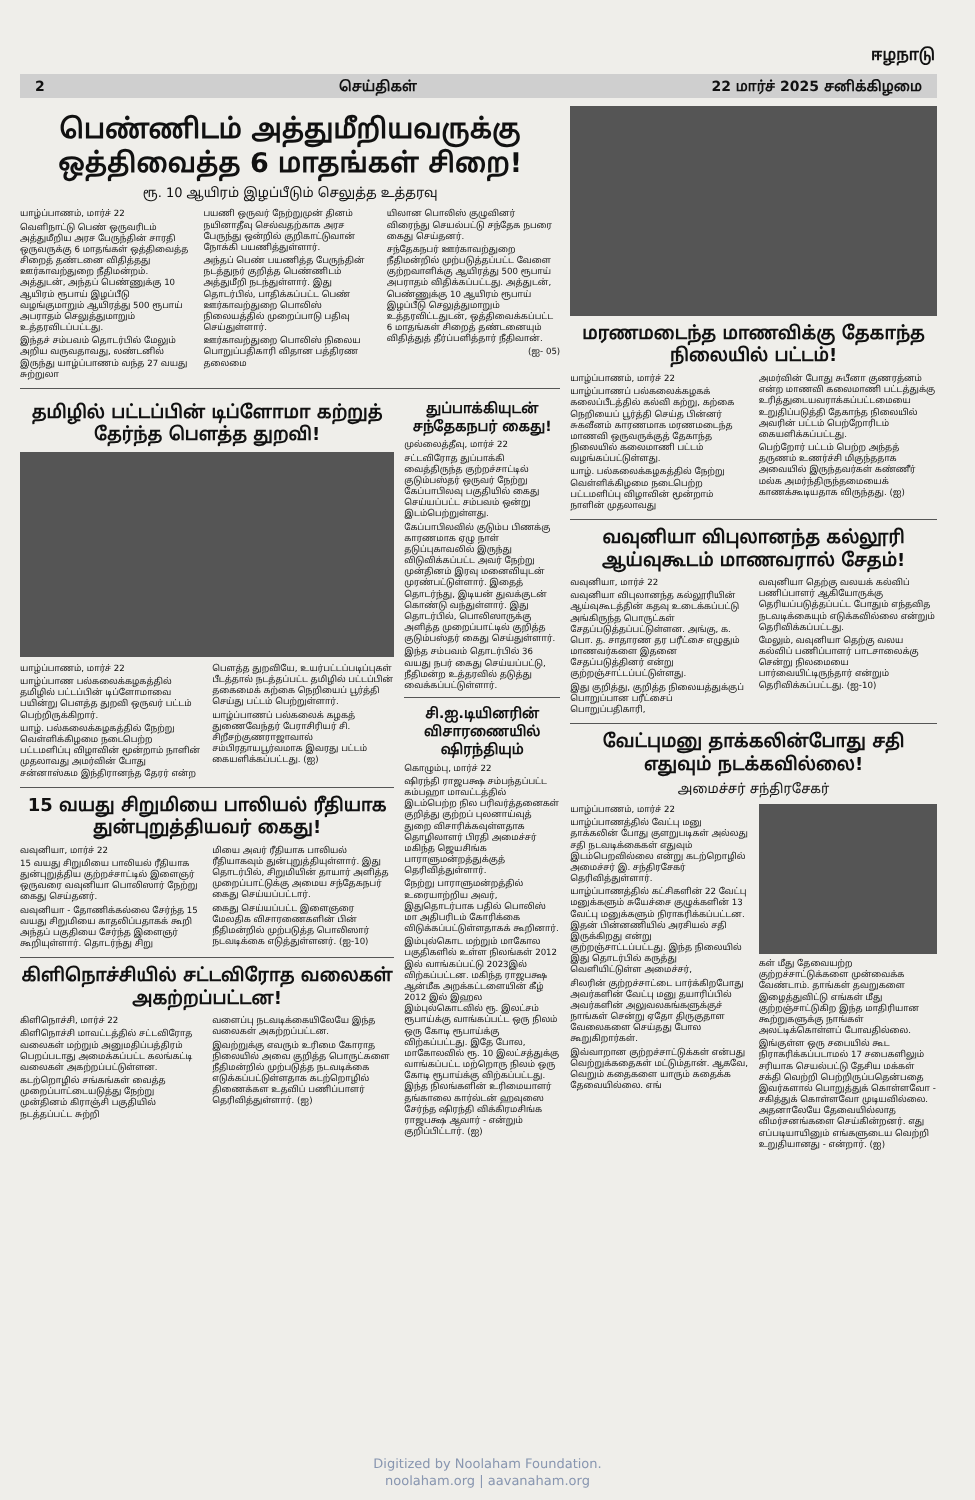ஈழநாடு
2 செய்திகள் 22 மார்ச் 2025 சனிக்கிழமை
பெண்ணிடம் அத்துமீறியவருக்கு ஒத்திவைத்த 6 மாதங்கள் சிறை!
ரூ. 10 ஆயிரம் இழப்பீடும் செலுத்த உத்தரவு
யாழ்ப்பாணம், மார்ச் 22
வெளிநாட்டு பெண் ஒருவரிடம் அத்துமீறிய அரச பேருந்தின் சாரதி ஒருவருக்கு 6 மாதங்கள் ஒத்திவைத்த சிறைத் தண்டனை விதித்தது ஊர்காவற்துறை நீதிமன்றம். அத்துடன், அந்தப் பெண்ணுக்கு 10 ஆயிரம் ரூபாய் இழப்பீடு வழங்குமாறும் ஆயிரத்து 500 ரூபாய் அபராதம் செலுத்துமாறும் உத்தரவிடப்பட்டது.
இந்தச் சம்பவம் தொடர்பில் மேலும் அறிய வருவதாவது, லண்டனில் இருந்து யாழ்ப்பாணம் வந்த 27 வயது சுற்றுலா
பயணி ஒருவர் நேற்றுமுன் தினம் நயினாதீவு செல்வதற்காக அரச பேருந்து ஒன்றில் குறிகாட்டுவான் நோக்கி பயணித்துள்ளார்.
அந்தப் பெண் பயணித்த பேருந்தின் நடத்துநர் குறித்த பெண்ணிடம் அத்துமீறி நடந்துள்ளார். இது தொடர்பில், பாதிக்கப்பட்ட பெண் ஊர்காவற்துறை பொலிஸ் நிலையத்தில் முறைப்பாடு பதிவு செய்துள்ளார்.
ஊர்காவற்துறை பொலிஸ் நிலைய பொறுப்பதிகாரி விதான பத்திரண தலைமை
யிலான பொலிஸ் குழுவினர் விரைந்து செயல்பட்டு சந்தேக நபரை கைது செய்தனர்.
சந்தேகநபர் ஊர்காவற்துறை நீதிமன்றில் முற்படுத்தப்பட்ட வேளை குற்றவாளிக்கு ஆயிரத்து 500 ரூபாய் அபராதம் விதிக்கப்பட்டது. அத்துடன், பெண்ணுக்கு 10 ஆயிரம் ரூபாய் இழப்பீடு செலுத்துமாறும் உத்தரவிட்டதுடன், ஒத்திவைக்கப்பட்ட 6 மாதங்கள் சிறைத் தண்டனையும் விதித்துத் தீர்ப்பளித்தார் நீதிவான்.
(ஐ- 05)
தமிழில் பட்டப்பின் டிப்ளோமா கற்றுத் தேர்ந்த பௌத்த துறவி!
யாழ்ப்பாணம், மார்ச் 22
யாழ்ப்பாண பல்கலைக்கழகத்தில் தமிழில் பட்டப்பின் டிப்ளோமாவை பயின்று பௌத்த துறவி ஒருவர் பட்டம் பெற்றிருக்கிறார்.
யாழ். பல்கலைக்கழகத்தில் நேற்று வெள்ளிக்கிழமை நடைபெற்ற பட்டமளிப்பு விழாவின் மூன்றாம் நாளின் முதலாவது அமர்வின் போது சன்னாஸ்கம இந்திரானந்த தேரர் என்ற
பௌத்த துறவியே, உயர்பட்டப்படிப்புகள் பீடத்தால் நடத்தப்பட்ட தமிழில் பட்டப்பின் தகைமைக் கற்கை நெறியைப் பூர்த்தி செய்து பட்டம் பெற்றுள்ளார்.
யாழ்ப்பாணப் பல்கலைக் கழகத் துணைவேந்தர் பேராசிரியர் சி. சிறீசற்குணராஜாவால் சம்பிரதாயபூர்வமாக இவரது பட்டம் கையளிக்கப்பட்டது. (ஐ)
15 வயது சிறுமியை பாலியல் ரீதியாக துன்புறுத்தியவர் கைது!
வவுனியா, மார்ச் 22
15 வயது சிறுமியை பாலியல் ரீதியாக துன்புறுத்திய குற்றச்சாட்டில் இளைஞர் ஒருவரை வவுனியா பொலிஸார் நேற்று கைது செய்தனர்.
வவுனியா - தோணிக்கல்லை சேர்ந்த 15 வயது சிறுமியை காதலிப்பதாகக் கூறி அந்தப் பகுதியை சேர்ந்த இளைஞர் கூறியுள்ளார். தொடர்ந்து சிறு
மியை அவர் ரீதியாக பாலியல் ரீதியாகவும் துன்புறுத்தியுள்ளார். இது தொடர்பில், சிறுமியின் தாயார் அளித்த முறைப்பாட்டுக்கு அமைய சந்தேகநபர் கைது செய்யப்பட்டார்.
கைது செய்யப்பட்ட இளைஞரை மேலதிக விசாரணைகளின் பின் நீதிமன்றில் முற்படுத்த பொலிஸார் நடவடிக்கை எடுத்துள்ளனர். (ஐ-10)
கிளிநொச்சியில் சட்டவிரோத வலைகள் அகற்றப்பட்டன!
கிளிநொச்சி, மார்ச் 22
கிளிநொச்சி மாவட்டத்தில் சட்டவிரோத வலைகள் மற்றும் அனுமதிப்பத்திரம் பெறப்படாது அமைக்கப்பட்ட கலங்கட்டி வலைகள் அகற்றப்பட்டுள்ளன.
கடற்றொழில் சங்கங்கள் வைத்த முறைப்பாட்டையடுத்து நேற்று முன்தினம் கிராஞ்சி பகுதியில் நடத்தப்பட்ட சுற்றி
வளைப்பு நடவடிக்கையிலேயே இந்த வலைகள் அகற்றப்பட்டன.
இவற்றுக்கு எவரும் உரிமை கோராத நிலையில் அவை குறித்த பொருட்களை நீதிமன்றில் முற்படுத்த நடவடிக்கை எடுக்கப்பட்டுள்ளதாக கடற்றொழில் திணைக்கள உதவிப் பணிப்பாளர் தெரிவித்துள்ளார். (ஐ)
துப்பாக்கியுடன் சந்தேகநபர் கைது!
முல்லைத்தீவு, மார்ச் 22
சட்டவிரோத துப்பாக்கி வைத்திருந்த குற்றச்சாட்டில் குடும்பஸ்தர் ஒருவர் நேற்று கேப்பாபிலவு பகுதியில் கைது செய்யப்பட்ட சம்பவம் ஒன்று இடம்பெற்றுள்ளது.
கேப்பாபிலவில் குடும்ப பிணக்கு காரணமாக ஏழு நாள் தடுப்புகாவலில் இருந்து விடுவிக்கப்பட்ட அவர் நேற்று முன்தினம் இரவு மனைவியுடன் முரண்பட்டுள்ளார். இதைத் தொடர்ந்து, இடியன் துவக்குடன் கொண்டு வந்துள்ளார். இது தொடர்பில், பொலிஸாருக்கு அளித்த முறைப்பாட்டில் குறித்த குடும்பஸ்தர் கைது செய்துள்ளார்.
இந்த சம்பவம் தொடர்பில் 36 வயது நபர் கைது செய்யப்பட்டு, நீதிமன்ற உத்தரவில் தடுத்து வைக்கப்பட்டுள்ளார்.
சி.ஐ.டியினரின் விசாரணையில் ஷிரந்தியும்
கொழும்பு, மார்ச் 22
ஷிரந்தி ராஜபக்ஷ சம்பந்தப்பட்ட கம்பஹா மாவட்டத்தில் இடம்பெற்ற நில பரிவர்த்தனைகள் குறித்து குற்றப் புலனாய்வுத் துறை விசாரிக்கவுள்ளதாக தொழிலாளர் பிரதி அமைச்சர் மகிந்த ஜெயசிங்க பாராளுமன்றத்துக்குத் தெரிவித்துள்ளார்.
நேற்று பாராளுமன்றத்தில் உரையாற்றிய அவர், இதுதொடர்பாக பதில் பொலிஸ் மா அதிபரிடம் கோரிக்கை விடுக்கப்பட்டுள்ளதாகக் கூறினார்.
இம்புல்கொட மற்றும் மாகோல பகுதிகளில் உள்ள நிலங்கள் 2012 இல் வாங்கப்பட்டு 2023இல் விற்கப்பட்டன. மகிந்த ராஜபக்ஷ ஆன்மீக அறக்கட்டளையின் கீழ் 2012 இல் இஹல இம்புல்கொடவில் ரூ. இலட்சம் ரூபாய்க்கு வாங்கப்பட்ட ஒரு நிலம் ஒரு கோடி ரூபாய்க்கு விற்கப்பட்டது. இதே போல, மாகோலவில் ரூ. 10 இலட்சத்துக்கு வாங்கப்பட்ட மற்றொரு நிலம் ஒரு கோடி ரூபாய்க்கு விற்கப்பட்டது. இந்த நிலங்களின் உரிமையாளர் தங்காலை கார்ல்டன் ஹவுஸை சேர்ந்த ஷிரந்தி விக்கிரமசிங்க ராஜபக்ஷ ஆவார் - என்றும் குறிப்பிட்டார். (ஐ)
மரணமடைந்த மாணவிக்கு தேகாந்த நிலையில் பட்டம்!
யாழ்ப்பாணம், மார்ச் 22
யாழ்ப்பாணப் பல்கலைக்கழகக் கலைப்பீடத்தில் கல்வி கற்று, கற்கை நெறியைப் பூர்த்தி செய்த பின்னர் சுகவீனம் காரணமாக மரணமடைந்த மாணவி ஒருவருக்குத் தேகாந்த நிலையில் கலைமாணி பட்டம் வழங்கப்பட்டுள்ளது.
யாழ். பல்கலைக்கழகத்தில் நேற்று வெள்ளிக்கிழமை நடைபெற்ற பட்டமளிப்பு விழாவின் மூன்றாம் நாளின் முதலாவது
அமர்வின் போது சுபீனா குணரத்னம் என்ற மாணவி கலைமாணி பட்டத்துக்கு உரித்துடையவராக்கப்பட்டமையை உறுதிப்படுத்தி தேகாந்த நிலையில் அவரின் பட்டம் பெற்றோரிடம் கையளிக்கப்பட்டது.
பெற்றோர் பட்டம் பெற்ற அந்தத் தருணம் உணர்ச்சி மிகுந்ததாக அவையில் இருந்தவர்கள் கண்ணீர் மல்க அமர்ந்திருந்தமையைக் காணக்கூடியதாக விருந்தது. (ஐ)
வவுனியா விபுலானந்த கல்லூரி ஆய்வுகூடம் மாணவரால் சேதம்!
வவுனியா, மார்ச் 22
வவுனியா விபுலானந்த கல்லூரியின் ஆய்வுகூடத்தின் கதவு உடைக்கப்பட்டு அங்கிருந்த பொருட்கள் சேதப்படுத்தப்பட்டுள்ளன. அங்கு, க. பொ. த. சாதாரண தர பரீட்சை எழுதும் மாணவர்களை இதனை சேதப்படுத்தினர் என்று குற்றஞ்சாட்டப்பட்டுள்ளது.
இது குறித்து, குறித்த நிலையத்துக்குப் பொறுப்பான பரீட்சைப் பொறுப்பதிகாரி,
வவுனியா தெற்கு வலயக் கல்விப் பணிப்பாளர் ஆகியோருக்கு தெரியப்படுத்தப்பட்ட போதும் எந்தவித நடவடிக்கையும் எடுக்கவில்லை என்றும் தெரிவிக்கப்பட்டது.
மேலும், வவுனியா தெற்கு வலய கல்விப் பணிப்பாளர் பாடசாலைக்கு சென்று நிலமையை பார்வையிட்டிருந்தார் என்றும் தெரிவிக்கப்பட்டது. (ஐ-10)
வேட்புமனு தாக்கலின்போது சதி எதுவும் நடக்கவில்லை!
அமைச்சர் சந்திரசேகர்
யாழ்ப்பாணம், மார்ச் 22
யாழ்ப்பாணத்தில் வேட்பு மனு தாக்கலின் போது குளறுபடிகள் அல்லது சதி நடவடிக்கைகள் எதுவும் இடம்பெறவில்லை என்று கடற்றொழில் அமைச்சர் இ. சந்திரசேகர் தெரிவித்துள்ளார்.
யாழ்ப்பாணத்தில் கட்சிகளின் 22 வேட்பு மனுக்களும் சுயேச்சை குழுக்களின் 13 வேட்பு மனுக்களும் நிராகரிக்கப்பட்டன. இதன் பின்னணியில் அரசியல் சதி இருக்கிறது என்று குற்றஞ்சாட்டப்பட்டது. இந்த நிலையில் இது தொடர்பில் கருத்து வெளியிட்டுள்ள அமைச்சர்,
சிலரின் குற்றச்சாட்டை பார்க்கிறபோது அவர்களின் வேட்பு மனு தயாரிப்பில் அவர்களின் அலுவலகங்களுக்குச் நாங்கள் சென்று ஏதோ திருகுதாள வேலைகளை செய்தது போல கூறுகிறார்கள்.
இவ்வாறான குற்றச்சாட்டுக்கள் என்பது வெற்றுக்கதைகள் மட்டும்தான். ஆகவே, வெறும் கதைகளை யாரும் கதைக்க தேவையில்லை. எங்
கள் மீது தேவையற்ற குற்றச்சாட்டுக்களை முன்வைக்க வேண்டாம். தாங்கள் தவறுகளை இழைத்துவிட்டு எங்கள் மீது குற்றஞ்சாட்டுகிற இந்த மாதிரியான கூற்றுகளுக்கு நாங்கள் அலட்டிக்கொள்ளப் போவதில்லை.
இங்குள்ள ஒரு சபையில் கூட நிராகரிக்கப்படாமல் 17 சபைகளிலும் சரியாக செயல்பட்டு தேசிய மக்கள் சக்தி வெற்றி பெற்றிருப்பதென்பதை இவர்களால் பொறுத்துக் கொள்ளவோ - சகித்துக் கொள்ளவோ முடியவில்லை. அதனாலேயே தேவையில்லாத விமர்சனங்களை செய்கின்றனர். எது எப்படியாயினும் எங்களுடைய வெற்றி உறுதியானது - என்றார். (ஐ)
Digitized by Noolaham Foundation.
noolaham.org | aavanaham.org